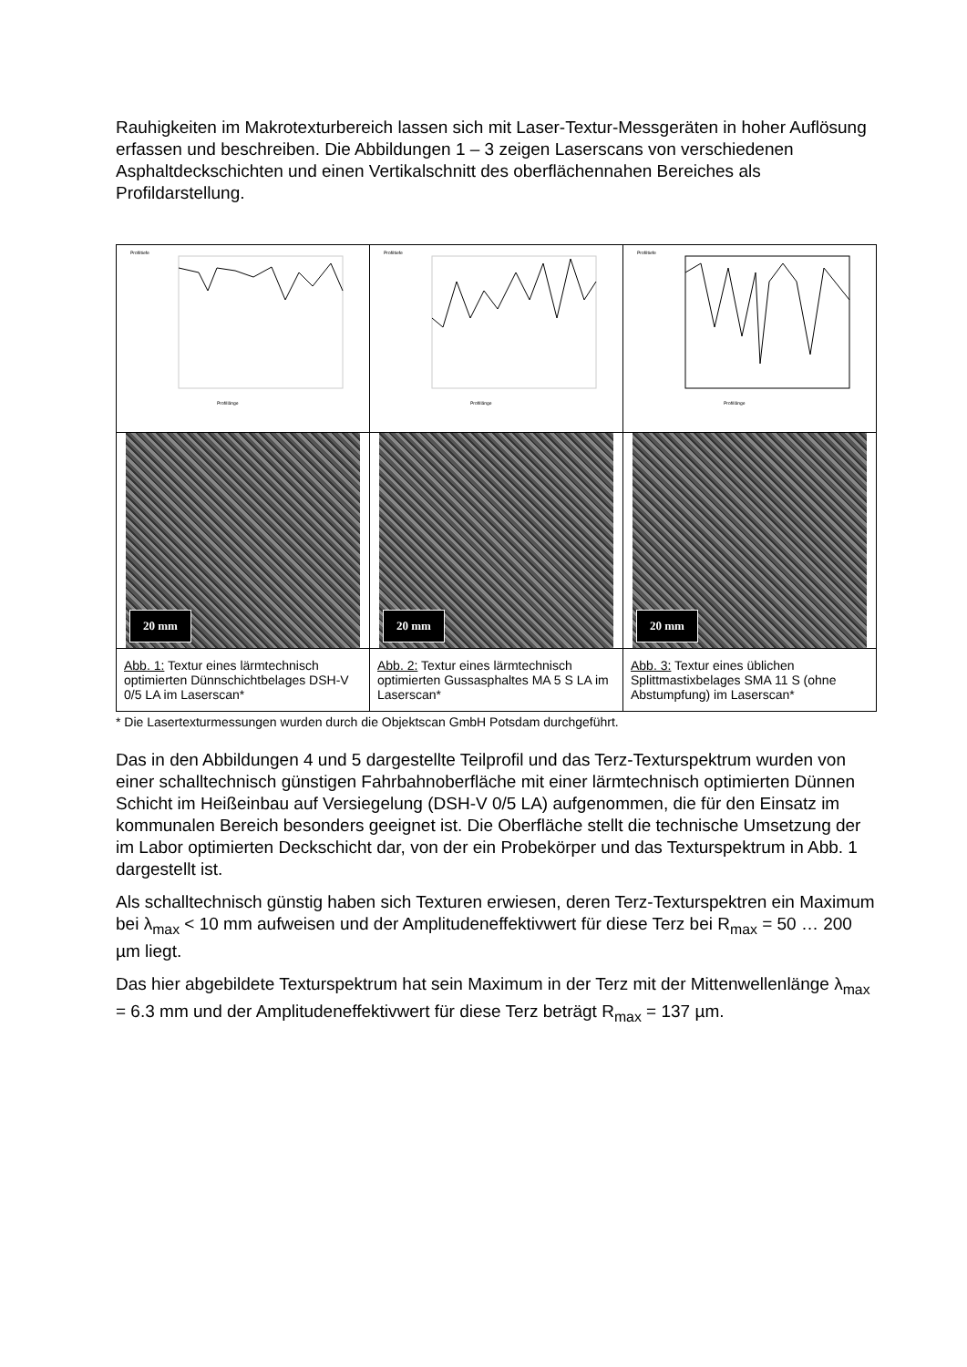Rauhigkeiten im Makrotexturbereich lassen sich mit Laser-Textur-Messgeräten in hoher Auflösung erfassen und beschreiben. Die Abbildungen 1 – 3 zeigen Laserscans von verschiedenen Asphaltdeckschichten und einen Vertikalschnitt des oberflächennahen Bereiches als Profildarstellung.
| Profiltiefe Profillänge | Profiltiefe Profillänge | Profiltiefe Profillänge |
| 20 mm | 20 mm | 20 mm |
| Abb. 1: Textur eines lärmtechnisch optimierten Dünnschichtbelages DSH-V 0/5 LA im Laserscan* | Abb. 2: Textur eines lärmtechnisch optimierten Gussasphaltes MA 5 S LA im Laserscan* | Abb. 3: Textur eines üblichen Splittmastixbelages SMA 11 S (ohne Abstumpfung) im Laserscan* |
* Die Lasertexturmessungen wurden durch die Objektscan GmbH Potsdam durchgeführt.
Das in den Abbildungen 4 und 5 dargestellte Teilprofil und das Terz-Texturspektrum wurden von einer schalltechnisch günstigen Fahrbahnoberfläche mit einer lärmtechnisch optimierten Dünnen Schicht im Heißeinbau auf Versiegelung (DSH-V 0/5 LA) aufgenommen, die für den Einsatz im kommunalen Bereich besonders geeignet ist. Die Oberfläche stellt die technische Umsetzung der im Labor optimierten Deckschicht dar, von der ein Probekörper und das Texturspektrum in Abb. 1 dargestellt ist.
Als schalltechnisch günstig haben sich Texturen erwiesen, deren Terz-Texturspektren ein Maximum bei λ<sub>max</sub> < 10 mm aufweisen und der Amplitudeneffektivwert für diese Terz bei R<sub>max</sub> = 50 … 200 µm liegt.
Das hier abgebildete Texturspektrum hat sein Maximum in der Terz mit der Mittenwellenlänge λ<sub>max</sub> = 6.3 mm und der Amplitudeneffektivwert für diese Terz beträgt R<sub>max</sub> = 137 µm.